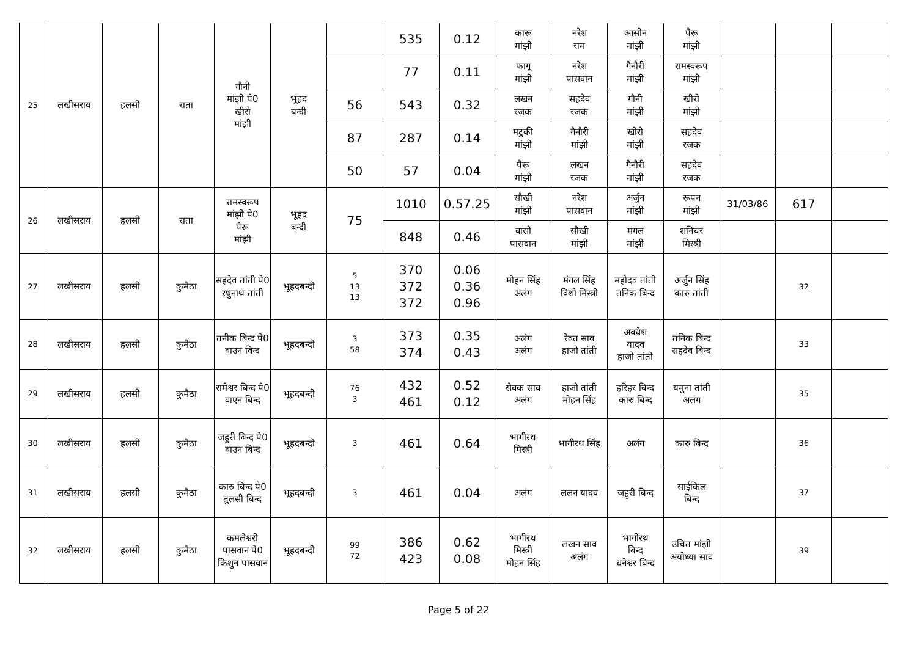| 25 | लखीसराय | हलसी | राता | गौनी मांझी पे0 खीरो मांझी | भूहद बन्दी | | 535 | 0.12 | कारू मांझी | नरेश राम | आसीन मांझी | पैरू मांझी | | | |
| | | | | | | | 77 | 0.11 | फागू मांझी | नरेश पासवान | गैनौरी मांझी | रामस्वरूप मांझी | | | |
| | | | | | | 56 | 543 | 0.32 | लखन रजक | सहदेव रजक | गौनी मांझी | खीरो मांझी | | | |
| | | | | | | 87 | 287 | 0.14 | मटुकी मांझी | गैनौरी मांझी | खीरो मांझी | सहदेव रजक | | | |
| | | | | | | 50 | 57 | 0.04 | पैरू मांझी | लखन रजक | गैनौरी मांझी | सहदेव रजक | | | |
| 26 | लखीसराय | हलसी | राता | रामस्वरूप मांझी पे0 पैरू मांझी | भूहद बन्दी | 75 | 1010 | 0.57.25 | सौखी मांझी | नरेश पासवान | अर्जुन मांझी | रूपन मांझी | 31/03/86 | 617 | |
| | | | | | | | 848 | 0.46 | वासो पासवान | सौखी मांझी | मंगल मांझी | शनिचर मिस्त्री | | | |
| 27 | लखीसराय | हलसी | कुमैठा | सहदेव तांती पे0 रधुनाथ तांती | भूहदबन्दी | 5 13 13 | 370 372 372 | 0.06 0.36 0.96 | मोहन सिंह अलंग | मंगल सिंह विशो मिस्त्री | महोदव तांती तनिक बिन्द | अर्जुन सिंह कारु तांती | | 32 | |
| 28 | लखीसराय | हलसी | कुमैठा | तनीक बिन्द पे0 वाउन विन्द | भूहदबन्दी | 3 58 | 373 374 | 0.35 0.43 | अलंग अलंग | रेवत साव हाजो तांती | अवधेश यादव हाजो तांती | तनिक बिन्द सहदेव बिन्द | | 33 | |
| 29 | लखीसराय | हलसी | कुमैठा | रामेश्वर बिन्द पे0 वाएन बिन्द | भूहदबन्दी | 76 3 | 432 461 | 0.52 0.12 | सेवक साव अलंग | हाजो तांती मोहन सिंह | हरिहर बिन्द कारु बिन्द | यमुना तांती अलंग | | 35 | |
| 30 | लखीसराय | हलसी | कुमैठा | जहुरी बिन्द पे0 वाउन बिन्द | भूहदबन्दी | 3 | 461 | 0.64 | भागीरथ मिस्त्री | भागीरथ सिंह | अलंग | कारु बिन्द | | 36 | |
| 31 | लखीसराय | हलसी | कुमैठा | कारु बिन्द पे0 तुलसी बिन्द | भूहदबन्दी | 3 | 461 | 0.04 | अलंग | ललन यादव | जहुरी बिन्द | साईकिल बिन्द | | 37 | |
| 32 | लखीसराय | हलसी | कुमैठा | कमलेश्वरी पासवान पे0 किशुन पासवान | भूहदबन्दी | 99 72 | 386 423 | 0.62 0.08 | भागीरथ मिस्त्री मोहन सिंह | लखन साव अलंग | भागीरथ बिन्द धनेश्वर बिन्द | उचित मांझी अयोध्या साव | | 39 | |
Page 5 of 22